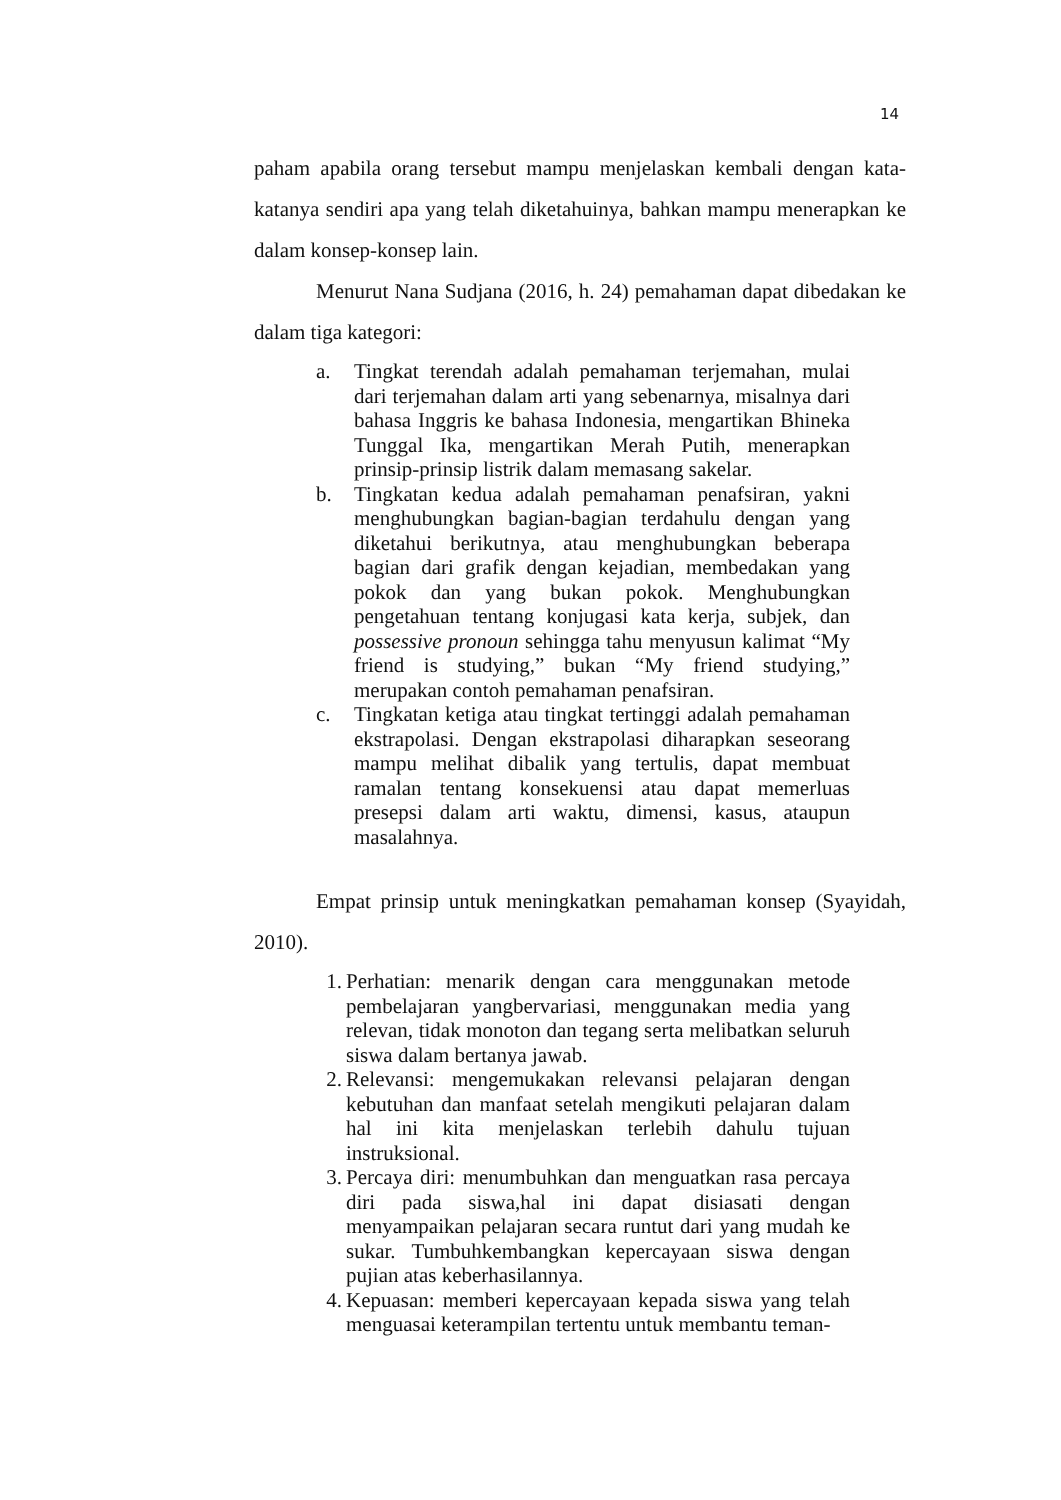14
paham apabila orang tersebut mampu menjelaskan kembali dengan kata-katanya sendiri apa yang telah diketahuinya, bahkan mampu menerapkan ke dalam konsep-konsep lain.
Menurut Nana Sudjana (2016, h. 24) pemahaman dapat dibedakan ke dalam tiga kategori:
a. Tingkat terendah adalah pemahaman terjemahan, mulai dari terjemahan dalam arti yang sebenarnya, misalnya dari bahasa Inggris ke bahasa Indonesia, mengartikan Bhineka Tunggal Ika, mengartikan Merah Putih, menerapkan prinsip-prinsip listrik dalam memasang sakelar.
b. Tingkatan kedua adalah pemahaman penafsiran, yakni menghubungkan bagian-bagian terdahulu dengan yang diketahui berikutnya, atau menghubungkan beberapa bagian dari grafik dengan kejadian, membedakan yang pokok dan yang bukan pokok. Menghubungkan pengetahuan tentang konjugasi kata kerja, subjek, dan possessive pronoun sehingga tahu menyusun kalimat “My friend is studying,” bukan “My friend studying,” merupakan contoh pemahaman penafsiran.
c. Tingkatan ketiga atau tingkat tertinggi adalah pemahaman ekstrapolasi. Dengan ekstrapolasi diharapkan seseorang mampu melihat dibalik yang tertulis, dapat membuat ramalan tentang konsekuensi atau dapat memerluas presepsi dalam arti waktu, dimensi, kasus, ataupun masalahnya.
Empat prinsip untuk meningkatkan pemahaman konsep (Syayidah, 2010).
1. Perhatian: menarik dengan cara menggunakan metode pembelajaran yangbervariasi, menggunakan media yang relevan, tidak monoton dan tegang serta melibatkan seluruh siswa dalam bertanya jawab.
2. Relevansi: mengemukakan relevansi pelajaran dengan kebutuhan dan manfaat setelah mengikuti pelajaran dalam hal ini kita menjelaskan terlebih dahulu tujuan instruksional.
3. Percaya diri: menumbuhkan dan menguatkan rasa percaya diri pada siswa,hal ini dapat disiasati dengan menyampaikan pelajaran secara runtut dari yang mudah ke sukar. Tumbuhkembangkan kepercayaan siswa dengan pujian atas keberhasilannya.
4. Kepuasan: memberi kepercayaan kepada siswa yang telah menguasai keterampilan tertentu untuk membantu teman-